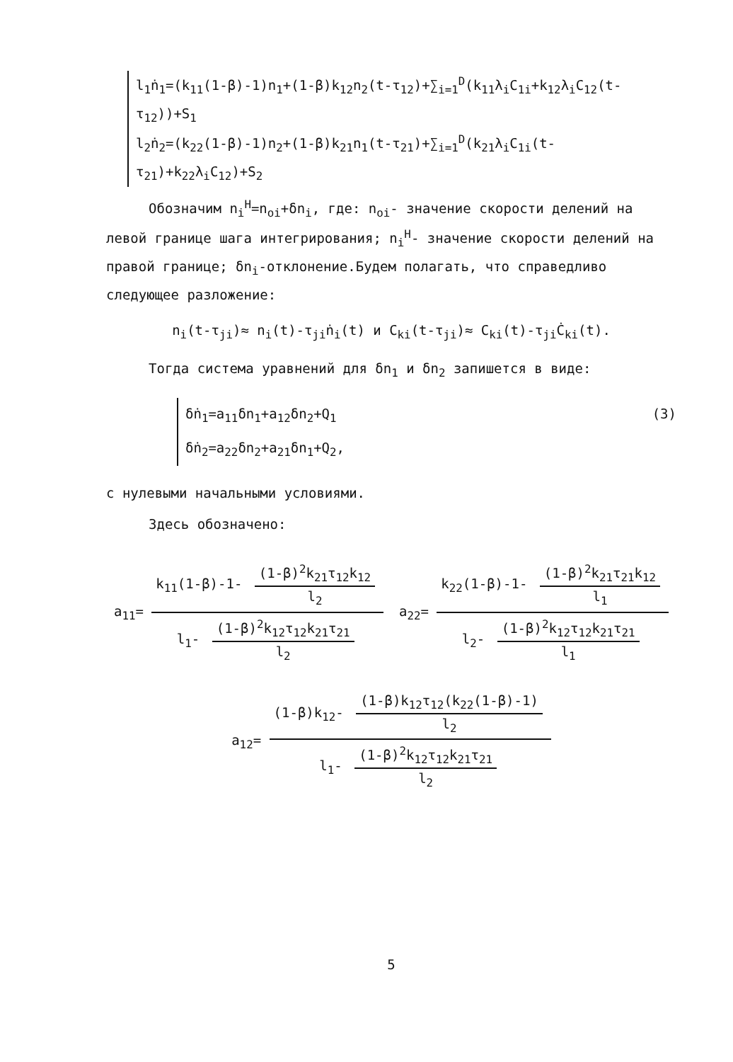l<sub>1</sub>ṅ<sub>1</sub>=(k<sub>11</sub>(1-β)-1)n<sub>1</sub>+(1-β)k<sub>12</sub>n<sub>2</sub>(t-τ<sub>12</sub>)+∑<sub>i=1</sub><sup>D</sup>(k<sub>11</sub>λ<sub>i</sub>C<sub>1i</sub>+k<sub>12</sub>λ<sub>i</sub>C<sub>12</sub>(t-τ<sub>12</sub>))+S<sub>1</sub>
l<sub>2</sub>ṅ<sub>2</sub>=(k<sub>22</sub>(1-β)-1)n<sub>2</sub>+(1-β)k<sub>21</sub>n<sub>1</sub>(t-τ<sub>21</sub>)+∑<sub>i=1</sub><sup>D</sup>(k<sub>21</sub>λ<sub>i</sub>C<sub>1i</sub>(t-τ<sub>21</sub>)+k<sub>22</sub>λ<sub>i</sub>C<sub>12</sub>)+S<sub>2</sub>
Обозначим n<sub>i</sub><sup>Н</sup>=n<sub>oi</sub>+δn<sub>i</sub>, где: n<sub>oi</sub>- значение скорости делений на левой границе шага интегрирования; n<sub>i</sub><sup>Н</sup>- значение скорости делений на правой границе; δn<sub>i</sub>-отклонение.Будем полагать, что справедливо следующее разложение:
n<sub>i</sub>(t-τ<sub>ji</sub>)≈ n<sub>i</sub>(t)-τ<sub>ji</sub>ṅ<sub>i</sub>(t) и C<sub>ki</sub>(t-τ<sub>ji</sub>)≈ C<sub>ki</sub>(t)-τ<sub>ji</sub>Ċ<sub>ki</sub>(t).
Тогда система уравнений для δn<sub>1</sub> и δn<sub>2</sub> запишется в виде:
δṅ<sub>1</sub>=a<sub>11</sub>δn<sub>1</sub>+a<sub>12</sub>δn<sub>2</sub>+Q<sub>1</sub>
δṅ<sub>2</sub>=a<sub>22</sub>δn<sub>2</sub>+a<sub>21</sub>δn<sub>1</sub>+Q<sub>2</sub>,
(3)
с нулевыми начальными условиями.
Здесь обозначено:
a<sub>11</sub>= k<sub>11</sub>(1-β)-1- (1-β)<sup>2</sup>k<sub>21</sub>τ<sub>12</sub>k<sub>12</sub> l<sub>2</sub> l<sub>1</sub>- (1-β)<sup>2</sup>k<sub>12</sub>τ<sub>12</sub>k<sub>21</sub>τ<sub>21</sub> l<sub>2</sub>
a<sub>22</sub>= k<sub>22</sub>(1-β)-1- (1-β)<sup>2</sup>k<sub>21</sub>τ<sub>21</sub>k<sub>12</sub> l<sub>1</sub> l<sub>2</sub>- (1-β)<sup>2</sup>k<sub>12</sub>τ<sub>12</sub>k<sub>21</sub>τ<sub>21</sub> l<sub>1</sub>
a<sub>12</sub>= (1-β)k<sub>12</sub>- (1-β)k<sub>12</sub>τ<sub>12</sub>(k<sub>22</sub>(1-β)-1) l<sub>2</sub> l<sub>1</sub>- (1-β)<sup>2</sup>k<sub>12</sub>τ<sub>12</sub>k<sub>21</sub>τ<sub>21</sub> l<sub>2</sub>
5